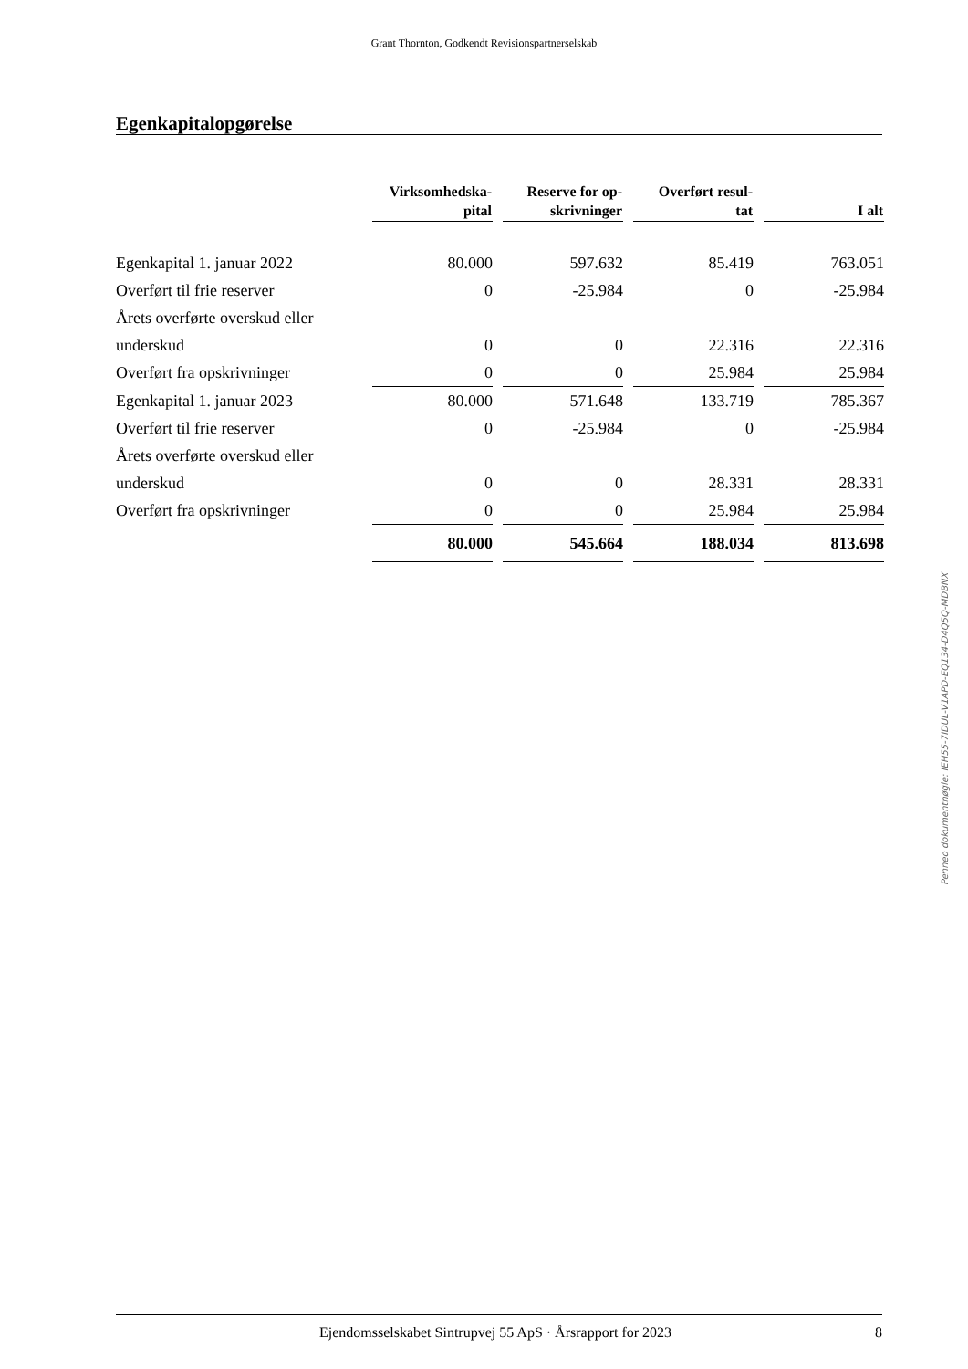Grant Thornton, Godkendt Revisionspartnerselskab
Egenkapitalopgørelse
| | Virksomhedska- pital | Reserve for op- skrivninger | Overført resul- tat | I alt |
| --- | --- | --- | --- | --- |
| Egenkapital 1. januar 2022 | 80.000 | 597.632 | 85.419 | 763.051 |
| Overført til frie reserver | 0 | -25.984 | 0 | -25.984 |
| Årets overførte overskud eller | | | | |
| underskud | 0 | 0 | 22.316 | 22.316 |
| Overført fra opskrivninger | 0 | 0 | 25.984 | 25.984 |
| Egenkapital 1. januar 2023 | 80.000 | 571.648 | 133.719 | 785.367 |
| Overført til frie reserver | 0 | -25.984 | 0 | -25.984 |
| Årets overførte overskud eller | | | | |
| underskud | 0 | 0 | 28.331 | 28.331 |
| Overført fra opskrivninger | 0 | 0 | 25.984 | 25.984 |
| | 80.000 | 545.664 | 188.034 | 813.698 |
Penneo dokumentnøgle: IEH55-7IDUL-V1APD-EQ134-D4Q5Q-MDBNX
Ejendomsselskabet Sintrupvej 55 ApS · Årsrapport for 2023 8